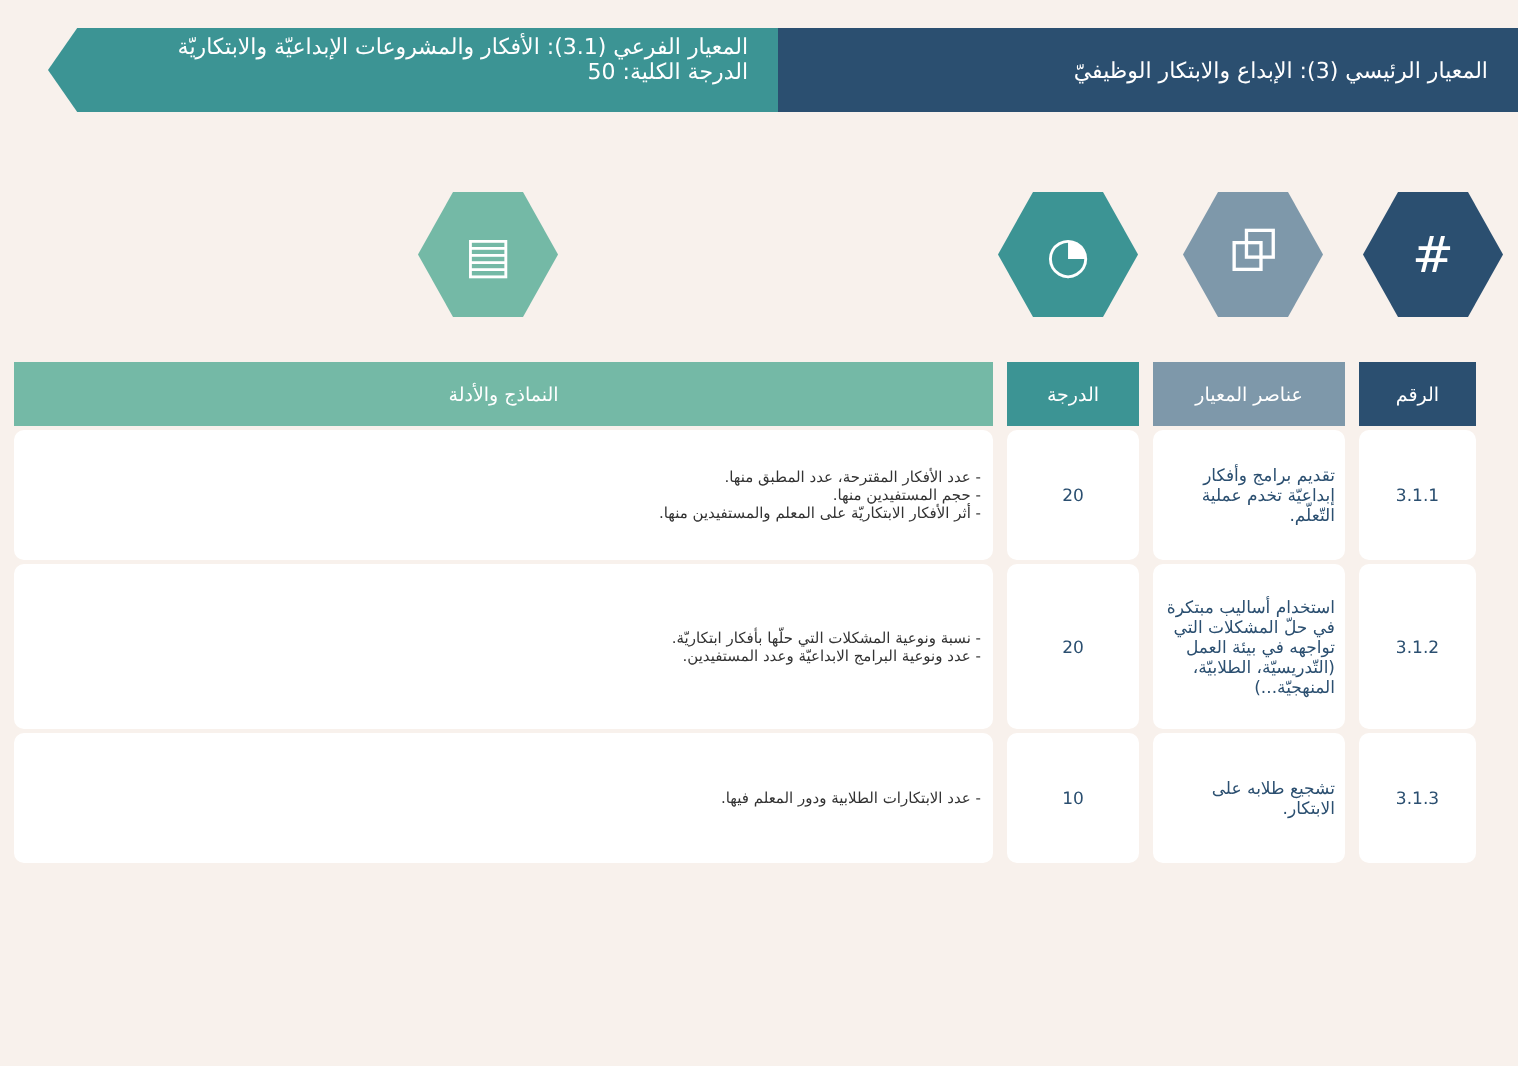المعيار الرئيسي (3): الإبداع والابتكار الوظيفيّ
المعيار الفرعي (3.1): الأفكار والمشروعات الإبداعيّة والابتكاريّة
الدرجة الكلية: 50
# ⧉ ◔ ▤
| الرقم | عناصر المعيار | الدرجة | النماذج والأدلة |
| --- | --- | --- | --- |
| 3.1.1 | تقديم برامج وأفكار إبداعيّة تخدم عملية التّعلّم. | 20 | - عدد الأفكار المقترحة، عدد المطبق منها. - حجم المستفيدين منها. - أثر الأفكار الابتكاريّة على المعلم والمستفيدين منها. |
| 3.1.2 | استخدام أساليب مبتكرة في حلّ المشكلات التي تواجهه في بيئة العمل (التّدريسيّة، الطلابيّة، المنهجيّة...) | 20 | - نسبة ونوعية المشكلات التي حلّها بأفكار ابتكاريّة. - عدد ونوعية البرامج الابداعيّة وعدد المستفيدين. |
| 3.1.3 | تشجيع طلابه على الابتكار. | 10 | - عدد الابتكارات الطلابية ودور المعلم فيها. |